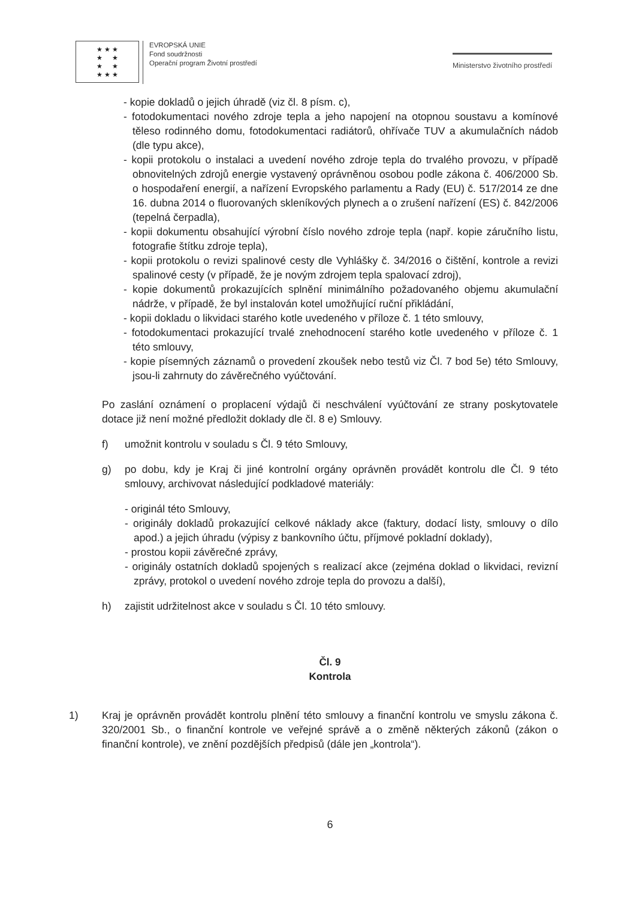★ ★ ★
★ ★
★ ★
★ ★ ★
EVROPSKÁ UNIE
Fond soudržnosti
Operační program Životní prostředí
Ministerstvo životního prostředí
- kopie dokladů o jejich úhradě (viz čl. 8 písm. c),
- fotodokumentaci nového zdroje tepla a jeho napojení na otopnou soustavu a komínové těleso rodinného domu, fotodokumentaci radiátorů, ohřívače TUV a akumulačních nádob (dle typu akce),
- kopii protokolu o instalaci a uvedení nového zdroje tepla do trvalého provozu, v případě obnovitelných zdrojů energie vystavený oprávněnou osobou podle zákona č. 406/2000 Sb. o hospodaření energií, a nařízení Evropského parlamentu a Rady (EU) č. 517/2014 ze dne 16. dubna 2014 o fluorovaných skleníkových plynech a o zrušení nařízení (ES) č. 842/2006 (tepelná čerpadla),
- kopii dokumentu obsahující výrobní číslo nového zdroje tepla (např. kopie záručního listu, fotografie štítku zdroje tepla),
- kopii protokolu o revizi spalinové cesty dle Vyhlášky č. 34/2016 o čištění, kontrole a revizi spalinové cesty (v případě, že je novým zdrojem tepla spalovací zdroj),
- kopie dokumentů prokazujících splnění minimálního požadovaného objemu akumulační nádrže, v případě, že byl instalován kotel umožňující ruční přikládání,
- kopii dokladu o likvidaci starého kotle uvedeného v příloze č. 1 této smlouvy,
- fotodokumentaci prokazující trvalé znehodnocení starého kotle uvedeného v příloze č. 1 této smlouvy,
- kopie písemných záznamů o provedení zkoušek nebo testů viz Čl. 7 bod 5e) této Smlouvy, jsou-li zahrnuty do závěrečného vyúčtování.
Po zaslání oznámení o proplacení výdajů či neschválení vyúčtování ze strany poskytovatele dotace již není možné předložit doklady dle čl. 8 e) Smlouvy.
f) umožnit kontrolu v souladu s Čl. 9 této Smlouvy,
g) po dobu, kdy je Kraj či jiné kontrolní orgány oprávněn provádět kontrolu dle Čl. 9 této smlouvy, archivovat následující podkladové materiály:
- originál této Smlouvy,
- originály dokladů prokazující celkové náklady akce (faktury, dodací listy, smlouvy o dílo apod.) a jejich úhradu (výpisy z bankovního účtu, příjmové pokladní doklady),
- prostou kopii závěrečné zprávy,
- originály ostatních dokladů spojených s realizací akce (zejména doklad o likvidaci, revizní zprávy, protokol o uvedení nového zdroje tepla do provozu a další),
h) zajistit udržitelnost akce v souladu s Čl. 10 této smlouvy.
Čl. 9
Kontrola
1) Kraj je oprávněn provádět kontrolu plnění této smlouvy a finanční kontrolu ve smyslu zákona č. 320/2001 Sb., o finanční kontrole ve veřejné správě a o změně některých zákonů (zákon o finanční kontrole), ve znění pozdějších předpisů (dále jen „kontrola“).
6